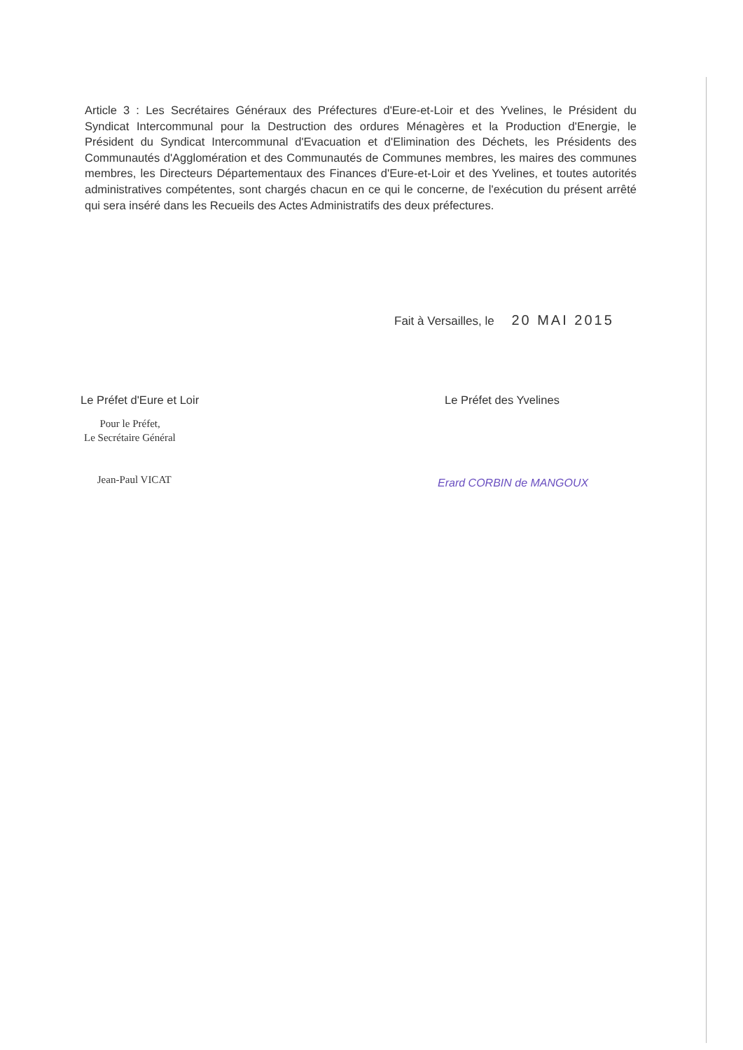Article 3 : Les Secrétaires Généraux des Préfectures d'Eure-et-Loir et des Yvelines, le Président du Syndicat Intercommunal pour la Destruction des ordures Ménagères et la Production d'Energie, le Président du Syndicat Intercommunal d'Evacuation et d'Elimination des Déchets, les Présidents des Communautés d'Agglomération et des Communautés de Communes membres, les maires des communes membres, les Directeurs Départementaux des Finances d'Eure-et-Loir et des Yvelines, et toutes autorités administratives compétentes, sont chargés chacun en ce qui le concerne, de l'exécution du présent arrêté qui sera inséré dans les Recueils des Actes Administratifs des deux préfectures.
Fait à Versailles, le 20 MAI 2015
Le Préfet d'Eure et Loir
Pour le Préfet,
Le Secrétaire Général
Jean-Paul VICAT
Le Préfet des Yvelines
Erard CORBIN de MANGOUX